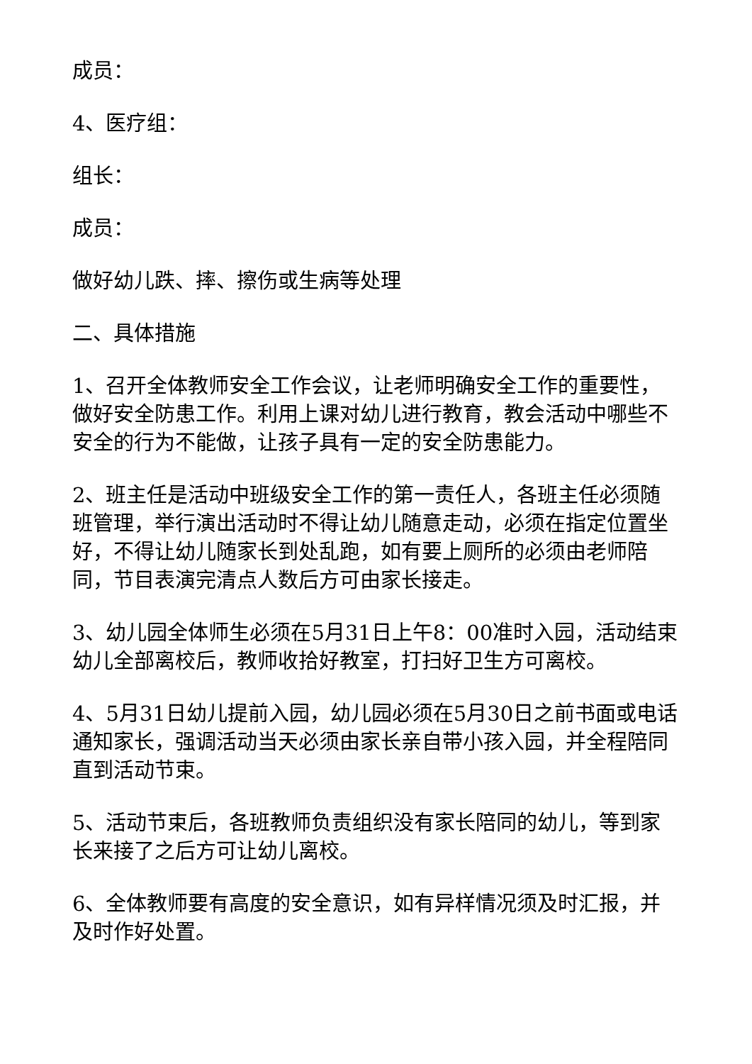成员：
4、医疗组：
组长：
成员：
做好幼儿跌、摔、擦伤或生病等处理
二、具体措施
1、召开全体教师安全工作会议，让老师明确安全工作的重要性，做好安全防患工作。利用上课对幼儿进行教育，教会活动中哪些不安全的行为不能做，让孩子具有一定的安全防患能力。
2、班主任是活动中班级安全工作的第一责任人，各班主任必须随班管理，举行演出活动时不得让幼儿随意走动，必须在指定位置坐好，不得让幼儿随家长到处乱跑，如有要上厕所的必须由老师陪同，节目表演完清点人数后方可由家长接走。
3、幼儿园全体师生必须在5月31日上午8：00准时入园，活动结束幼儿全部离校后，教师收拾好教室，打扫好卫生方可离校。
4、5月31日幼儿提前入园，幼儿园必须在5月30日之前书面或电话通知家长，强调活动当天必须由家长亲自带小孩入园，并全程陪同直到活动节束。
5、活动节束后，各班教师负责组织没有家长陪同的幼儿，等到家长来接了之后方可让幼儿离校。
6、全体教师要有高度的安全意识，如有异样情况须及时汇报，并及时作好处置。